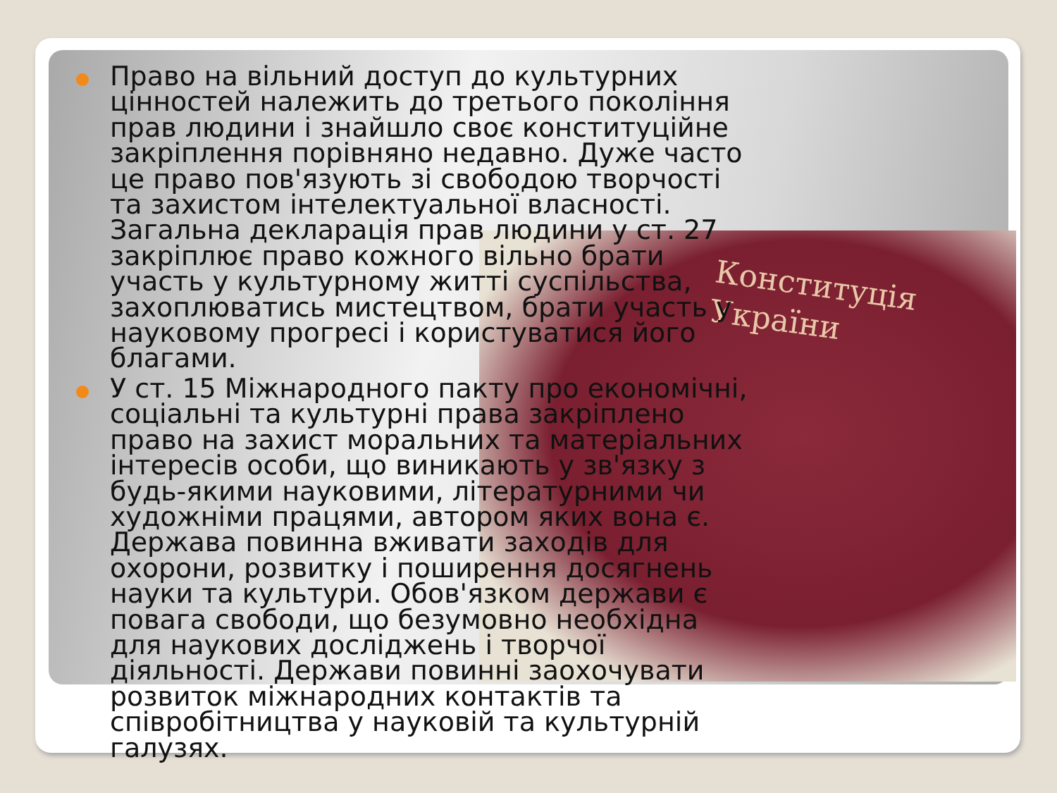Конституція
України
Право на вільний доступ до культурних цінностей належить до третього покоління прав людини і знайшло своє конституційне закріплення порівняно недавно. Дуже часто це право пов'язують зі свободою творчості та захистом інтелектуальної власності. Загальна декларація прав людини у ст. 27 закріплює право кожного вільно брати участь у культурному житті суспільства, захоплюватись мистецтвом, брати участь у науковому прогресі і користуватися його благами.
У ст. 15 Міжнародного пакту про економічні, соціальні та культурні права закріплено право на захист моральних та матеріальних інтересів особи, що виникають у зв'язку з будь-якими науковими, літературними чи художніми працями, автором яких вона є. Держава повинна вживати заходів для охорони, розвитку і поширення досягнень науки та культури. Обов'язком держави є повага свободи, що безумовно необхідна для наукових досліджень і творчої діяльності. Держави повинні заохочувати розвиток міжнародних контактів та співробітництва у науковій та культурній галузях.